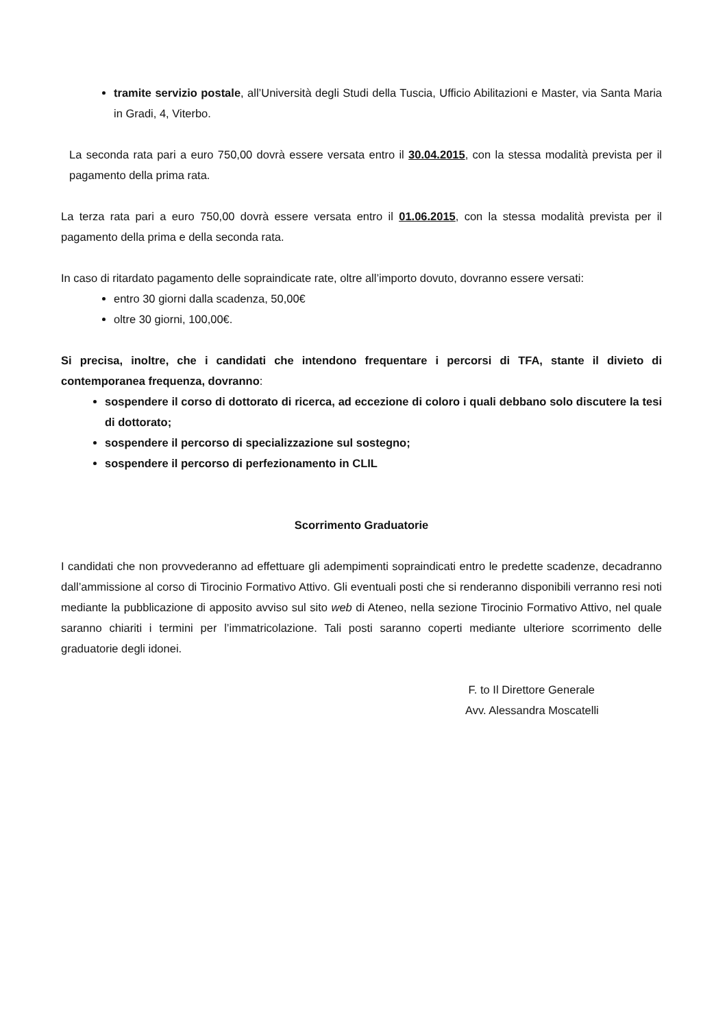tramite servizio postale, all’Università degli Studi della Tuscia, Ufficio Abilitazioni e Master, via Santa Maria in Gradi, 4, Viterbo.
La seconda rata pari a euro 750,00 dovrà essere versata entro il 30.04.2015, con la stessa modalità prevista per il pagamento della prima rata.
La terza rata pari a euro 750,00 dovrà essere versata entro il 01.06.2015, con la stessa modalità prevista per il pagamento della prima e della seconda rata.
In caso di ritardato pagamento delle sopraindicate rate, oltre all’importo dovuto, dovranno essere versati:
entro 30 giorni dalla scadenza, 50,00€
oltre 30 giorni, 100,00€.
Si precisa, inoltre, che i candidati che intendono frequentare i percorsi di TFA, stante il divieto di contemporanea frequenza, dovranno:
sospendere il corso di dottorato di ricerca, ad eccezione di coloro i quali debbano solo discutere la tesi di dottorato;
sospendere il percorso di specializzazione sul sostegno;
sospendere il percorso di perfezionamento in CLIL
Scorrimento Graduatorie
I candidati che non provvederanno ad effettuare gli adempimenti sopraindicati entro le predette scadenze, decadranno dall’ammissione al corso di Tirocinio Formativo Attivo. Gli eventuali posti che si renderanno disponibili verranno resi noti mediante la pubblicazione di apposito avviso sul sito web di Ateneo, nella sezione Tirocinio Formativo Attivo, nel quale saranno chiariti i termini per l’immatricolazione. Tali posti saranno coperti mediante ulteriore scorrimento delle graduatorie degli idonei.
F. to Il Direttore Generale
Avv. Alessandra Moscatelli